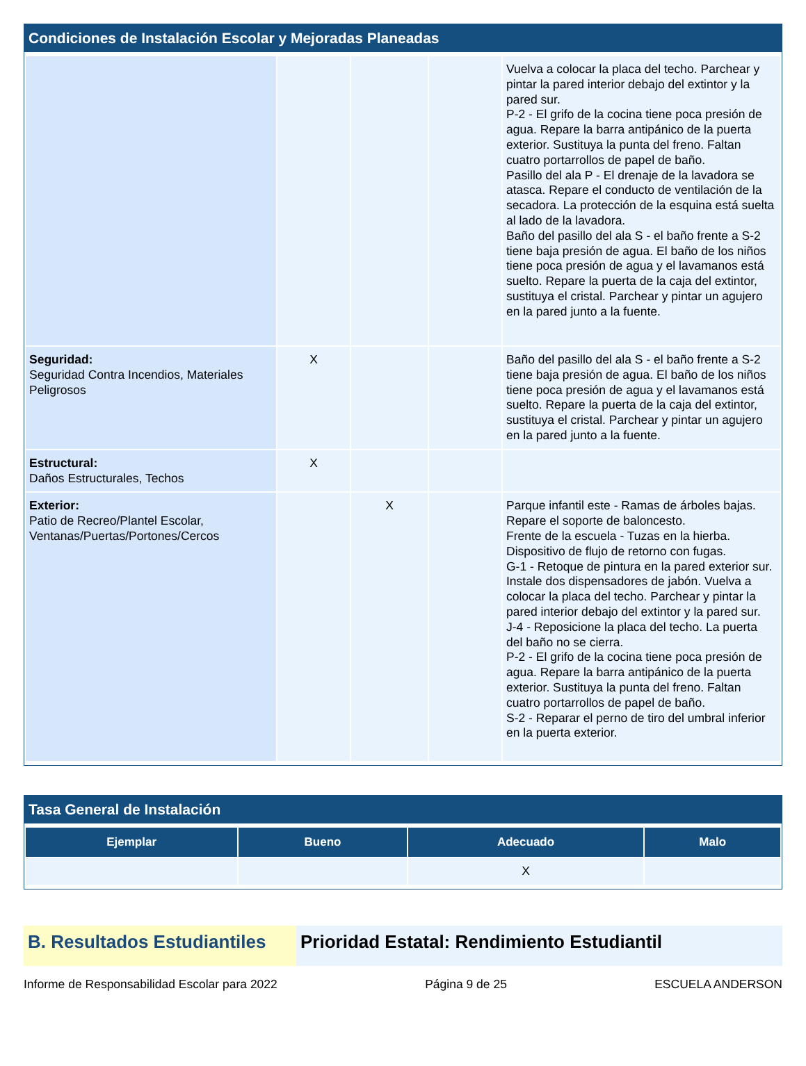Condiciones de Instalación Escolar y Mejoradas Planeadas
| | | | | Vuelva a colocar la placa del techo. Parchear y pintar la pared interior debajo del extintor y la pared sur. P-2 - El grifo de la cocina tiene poca presión de agua. Repare la barra antipánico de la puerta exterior. Sustituya la punta del freno. Faltan cuatro portarrollos de papel de baño. Pasillo del ala P - El drenaje de la lavadora se atasca. Repare el conducto de ventilación de la secadora. La protección de la esquina está suelta al lado de la lavadora. Baño del pasillo del ala S - el baño frente a S-2 tiene baja presión de agua. El baño de los niños tiene poca presión de agua y el lavamanos está suelto. Repare la puerta de la caja del extintor, sustituya el cristal. Parchear y pintar un agujero en la pared junto a la fuente. |
| Seguridad: Seguridad Contra Incendios, Materiales Peligrosos | X | | | Baño del pasillo del ala S - el baño frente a S-2 tiene baja presión de agua. El baño de los niños tiene poca presión de agua y el lavamanos está suelto. Repare la puerta de la caja del extintor, sustituya el cristal. Parchear y pintar un agujero en la pared junto a la fuente. |
| Estructural: Daños Estructurales, Techos | X | | | |
| Exterior: Patio de Recreo/Plantel Escolar, Ventanas/Puertas/Portones/Cercos | | X | | Parque infantil este - Ramas de árboles bajas. Repare el soporte de baloncesto. Frente de la escuela - Tuzas en la hierba. Dispositivo de flujo de retorno con fugas. G-1 - Retoque de pintura en la pared exterior sur. Instale dos dispensadores de jabón. Vuelva a colocar la placa del techo. Parchear y pintar la pared interior debajo del extintor y la pared sur. J-4 - Reposicione la placa del techo. La puerta del baño no se cierra. P-2 - El grifo de la cocina tiene poca presión de agua. Repare la barra antipánico de la puerta exterior. Sustituya la punta del freno. Faltan cuatro portarrollos de papel de baño. S-2 - Reparar el perno de tiro del umbral inferior en la puerta exterior. |
Tasa General de Instalación
| Ejemplar | Bueno | Adecuado | Malo |
| --- | --- | --- | --- |
| | | X | |
B. Resultados Estudiantiles
Prioridad Estatal: Rendimiento Estudiantil
Informe de Responsabilidad Escolar para 2022 Página 9 de 25 ESCUELA ANDERSON